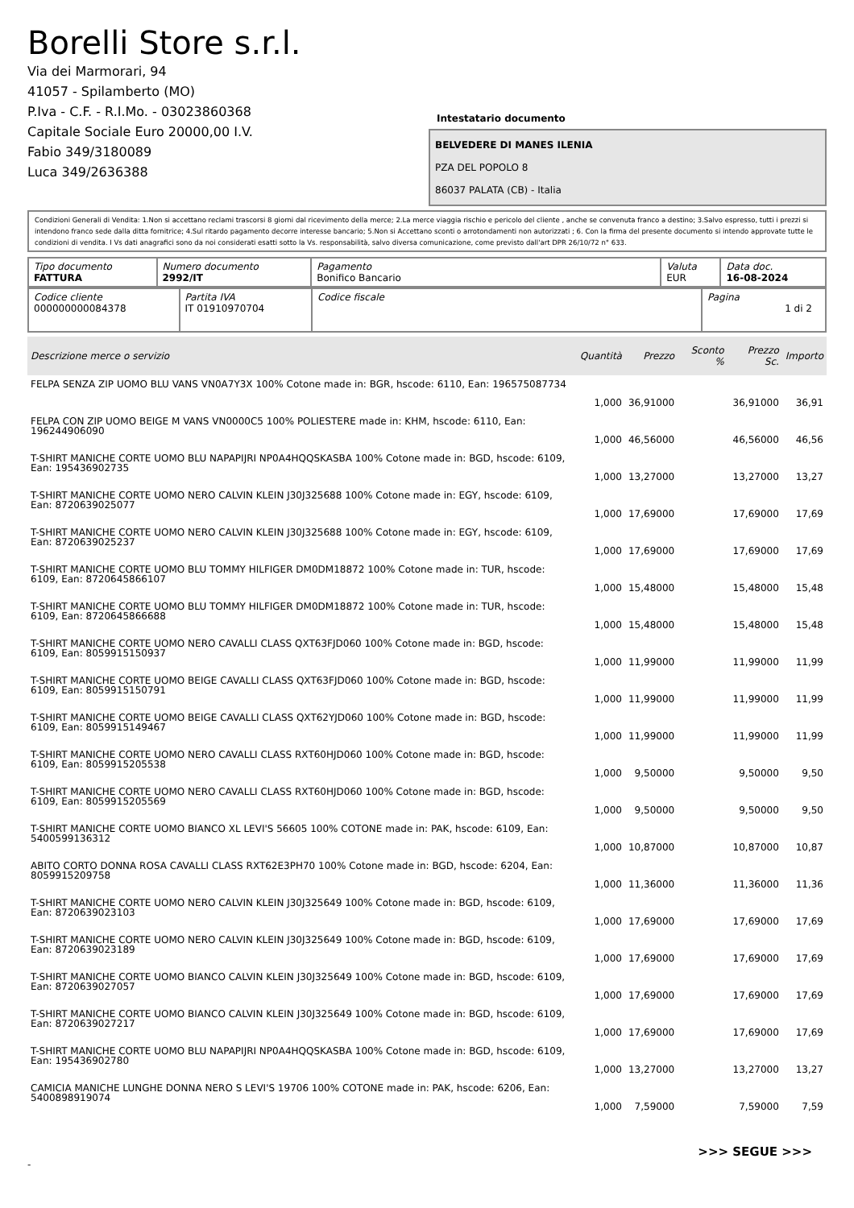Borelli Store s.r.l.
Via dei Marmorari, 94
41057 - Spilamberto (MO)
P.Iva - C.F. - R.I.Mo. - 03023860368
Capitale Sociale Euro 20000,00 I.V.
Fabio 349/3180089
Luca 349/2636388
Intestatario documento
BELVEDERE DI MANES ILENIA
PZA DEL POPOLO 8
86037 PALATA (CB) - Italia
Condizioni Generali di Vendita: 1.Non si accettano reclami trascorsi 8 giorni dal ricevimento della merce; 2.La merce viaggia rischio e pericolo del cliente , anche se convenuta franco a destino; 3.Salvo espresso, tutti i prezzi si intendono franco sede dalla ditta fornitrice; 4.Sul ritardo pagamento decorre interesse bancario; 5.Non si Accettano sconti o arrotondamenti non autorizzati ; 6. Con la firma del presente documento si intendo approvate tutte le condizioni di vendita. I Vs dati anagrafici sono da noi considerati esatti sotto la Vs. responsabilità, salvo diversa comunicazione, come previsto dall'art DPR 26/10/72 n° 633.
| Tipo documento FATTURA | Numero documento 2992/IT | Pagamento Bonifico Bancario | Valuta EUR | Data doc. 16-08-2024 |
| Codice cliente 000000000084378 | Partita IVA IT 01910970704 | Codice fiscale | Pagina 1 di 2 |
| Descrizione merce o servizio | Quantità | Prezzo | Sconto % | Prezzo Sc. | Importo |
| --- | --- | --- | --- | --- | --- |
| FELPA SENZA ZIP UOMO BLU VANS VN0A7Y3X 100% Cotone made in: BGR, hscode: 6110, Ean: 196575087734 | 1,000 | 36,91000 | | 36,91000 | 36,91 |
| FELPA CON ZIP UOMO BEIGE M VANS VN0000C5 100% POLIESTERE made in: KHM, hscode: 6110, Ean: 196244906090 | 1,000 | 46,56000 | | 46,56000 | 46,56 |
| T-SHIRT MANICHE CORTE UOMO BLU NAPAPIJRI NP0A4HQQSKASBA 100% Cotone made in: BGD, hscode: 6109, Ean: 195436902735 | 1,000 | 13,27000 | | 13,27000 | 13,27 |
| T-SHIRT MANICHE CORTE UOMO NERO CALVIN KLEIN J30J325688 100% Cotone made in: EGY, hscode: 6109, Ean: 8720639025077 | 1,000 | 17,69000 | | 17,69000 | 17,69 |
| T-SHIRT MANICHE CORTE UOMO NERO CALVIN KLEIN J30J325688 100% Cotone made in: EGY, hscode: 6109, Ean: 8720639025237 | 1,000 | 17,69000 | | 17,69000 | 17,69 |
| T-SHIRT MANICHE CORTE UOMO BLU TOMMY HILFIGER DM0DM18872 100% Cotone made in: TUR, hscode: 6109, Ean: 8720645866107 | 1,000 | 15,48000 | | 15,48000 | 15,48 |
| T-SHIRT MANICHE CORTE UOMO BLU TOMMY HILFIGER DM0DM18872 100% Cotone made in: TUR, hscode: 6109, Ean: 8720645866688 | 1,000 | 15,48000 | | 15,48000 | 15,48 |
| T-SHIRT MANICHE CORTE UOMO NERO CAVALLI CLASS QXT63FJD060 100% Cotone made in: BGD, hscode: 6109, Ean: 8059915150937 | 1,000 | 11,99000 | | 11,99000 | 11,99 |
| T-SHIRT MANICHE CORTE UOMO BEIGE CAVALLI CLASS QXT63FJD060 100% Cotone made in: BGD, hscode: 6109, Ean: 8059915150791 | 1,000 | 11,99000 | | 11,99000 | 11,99 |
| T-SHIRT MANICHE CORTE UOMO BEIGE CAVALLI CLASS QXT62YJD060 100% Cotone made in: BGD, hscode: 6109, Ean: 8059915149467 | 1,000 | 11,99000 | | 11,99000 | 11,99 |
| T-SHIRT MANICHE CORTE UOMO NERO CAVALLI CLASS RXT60HJD060 100% Cotone made in: BGD, hscode: 6109, Ean: 8059915205538 | 1,000 | 9,50000 | | 9,50000 | 9,50 |
| T-SHIRT MANICHE CORTE UOMO NERO CAVALLI CLASS RXT60HJD060 100% Cotone made in: BGD, hscode: 6109, Ean: 8059915205569 | 1,000 | 9,50000 | | 9,50000 | 9,50 |
| T-SHIRT MANICHE CORTE UOMO BIANCO XL LEVI'S 56605 100% COTONE made in: PAK, hscode: 6109, Ean: 5400599136312 | 1,000 | 10,87000 | | 10,87000 | 10,87 |
| ABITO CORTO DONNA ROSA CAVALLI CLASS RXT62E3PH70 100% Cotone made in: BGD, hscode: 6204, Ean: 8059915209758 | 1,000 | 11,36000 | | 11,36000 | 11,36 |
| T-SHIRT MANICHE CORTE UOMO NERO CALVIN KLEIN J30J325649 100% Cotone made in: BGD, hscode: 6109, Ean: 8720639023103 | 1,000 | 17,69000 | | 17,69000 | 17,69 |
| T-SHIRT MANICHE CORTE UOMO NERO CALVIN KLEIN J30J325649 100% Cotone made in: BGD, hscode: 6109, Ean: 8720639023189 | 1,000 | 17,69000 | | 17,69000 | 17,69 |
| T-SHIRT MANICHE CORTE UOMO BIANCO CALVIN KLEIN J30J325649 100% Cotone made in: BGD, hscode: 6109, Ean: 8720639027057 | 1,000 | 17,69000 | | 17,69000 | 17,69 |
| T-SHIRT MANICHE CORTE UOMO BIANCO CALVIN KLEIN J30J325649 100% Cotone made in: BGD, hscode: 6109, Ean: 8720639027217 | 1,000 | 17,69000 | | 17,69000 | 17,69 |
| T-SHIRT MANICHE CORTE UOMO BLU NAPAPIJRI NP0A4HQQSKASBA 100% Cotone made in: BGD, hscode: 6109, Ean: 195436902780 | 1,000 | 13,27000 | | 13,27000 | 13,27 |
| CAMICIA MANICHE LUNGHE DONNA NERO S LEVI'S 19706 100% COTONE made in: PAK, hscode: 6206, Ean: 5400898919074 | 1,000 | 7,59000 | | 7,59000 | 7,59 |
>>> SEGUE >>>
-